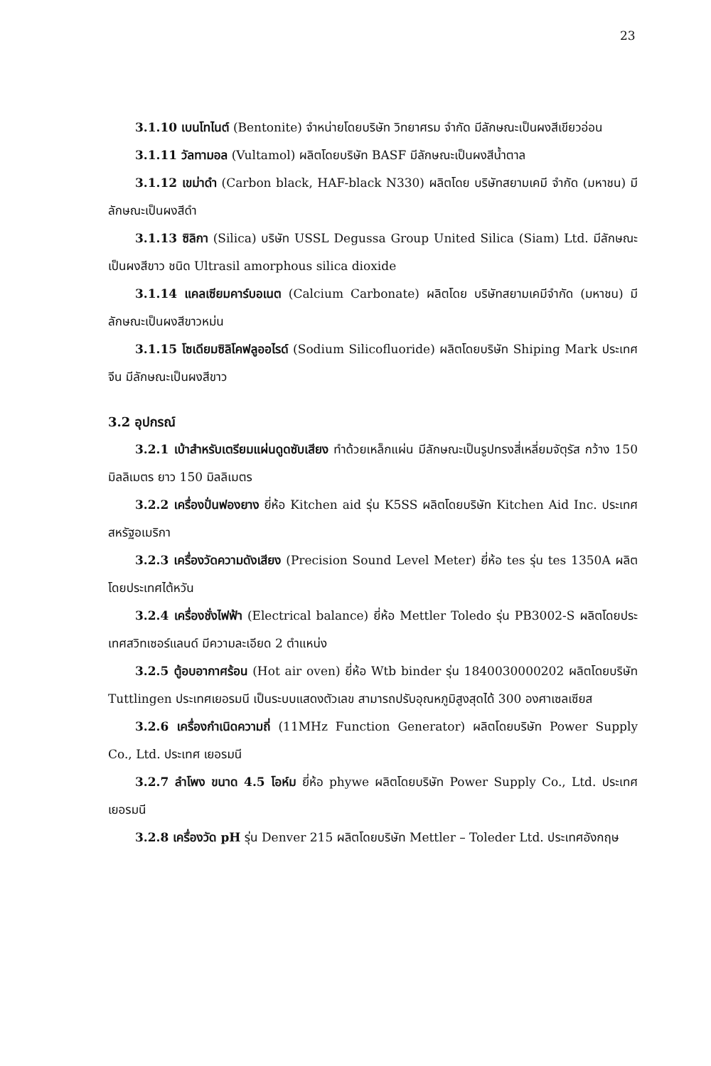23
3.1.10 เบนโทไนต์ (Bentonite) จำหน่ายโดยบริษัท วิทยาศรม จำกัด มีลักษณะเป็นผงสีเขียวอ่อน
3.1.11 วัลทามอล (Vultamol) ผลิตโดยบริษัท BASF มีลักษณะเป็นผงสีน้ำตาล
3.1.12 เขม่าดำ (Carbon black, HAF-black N330) ผลิตโดย บริษัทสยามเคมี จำกัด (มหาชน) มีลักษณะเป็นผงสีดำ
3.1.13 ซิลิกา (Silica) บริษัท USSL Degussa Group United Silica (Siam) Ltd. มีลักษณะเป็นผงสีขาว ชนิด Ultrasil amorphous silica dioxide
3.1.14 แคลเซียมคาร์บอเนต (Calcium Carbonate) ผลิตโดย บริษัทสยามเคมีจำกัด (มหาชน) มีลักษณะเป็นผงสีขาวหม่น
3.1.15 โซเดียมซิลิโคฟลูออไรด์ (Sodium Silicofluoride) ผลิตโดยบริษัท Shiping Mark ประเทศจีน มีลักษณะเป็นผงสีขาว
3.2 อุปกรณ์
3.2.1 เบ้าสำหรับเตรียมแผ่นดูดซับเสียง ทำด้วยเหล็กแผ่น มีลักษณะเป็นรูปทรงสี่เหลี่ยมจัตุรัส กว้าง 150 มิลลิเมตร ยาว 150 มิลลิเมตร
3.2.2 เครื่องปั่นฟองยาง ยี่ห้อ Kitchen aid รุ่น K5SS ผลิตโดยบริษัท Kitchen Aid Inc. ประเทศสหรัฐอเมริกา
3.2.3 เครื่องวัดความดังเสียง (Precision Sound Level Meter) ยี่ห้อ tes รุ่น tes 1350A ผลิตโดยประเทศไต้หวัน
3.2.4 เครื่องชั่งไฟฟ้า (Electrical balance) ยี่ห้อ Mettler Toledo รุ่น PB3002-S ผลิตโดยประเทศสวิทเซอร์แลนด์ มีความละเอียด 2 ตำแหน่ง
3.2.5 ตู้อบอากาศร้อน (Hot air oven) ยี่ห้อ Wtb binder รุ่น 1840030000202 ผลิตโดยบริษัท Tuttlingen ประเทศเยอรมนี เป็นระบบแสดงตัวเลข สามารถปรับอุณหภูมิสูงสุดได้ 300 องศาเซลเซียส
3.2.6 เครื่องกำเนิดความถี่ (11MHz Function Generator) ผลิตโดยบริษัท Power Supply Co., Ltd. ประเทศ เยอรมนี
3.2.7 ลำโพง ขนาด 4.5 โอห์ม ยี่ห้อ phywe ผลิตโดยบริษัท Power Supply Co., Ltd. ประเทศเยอรมนี
3.2.8 เครื่องวัด pH รุ่น Denver 215 ผลิตโดยบริษัท Mettler – Toleder Ltd. ประเทศอังกฤษ